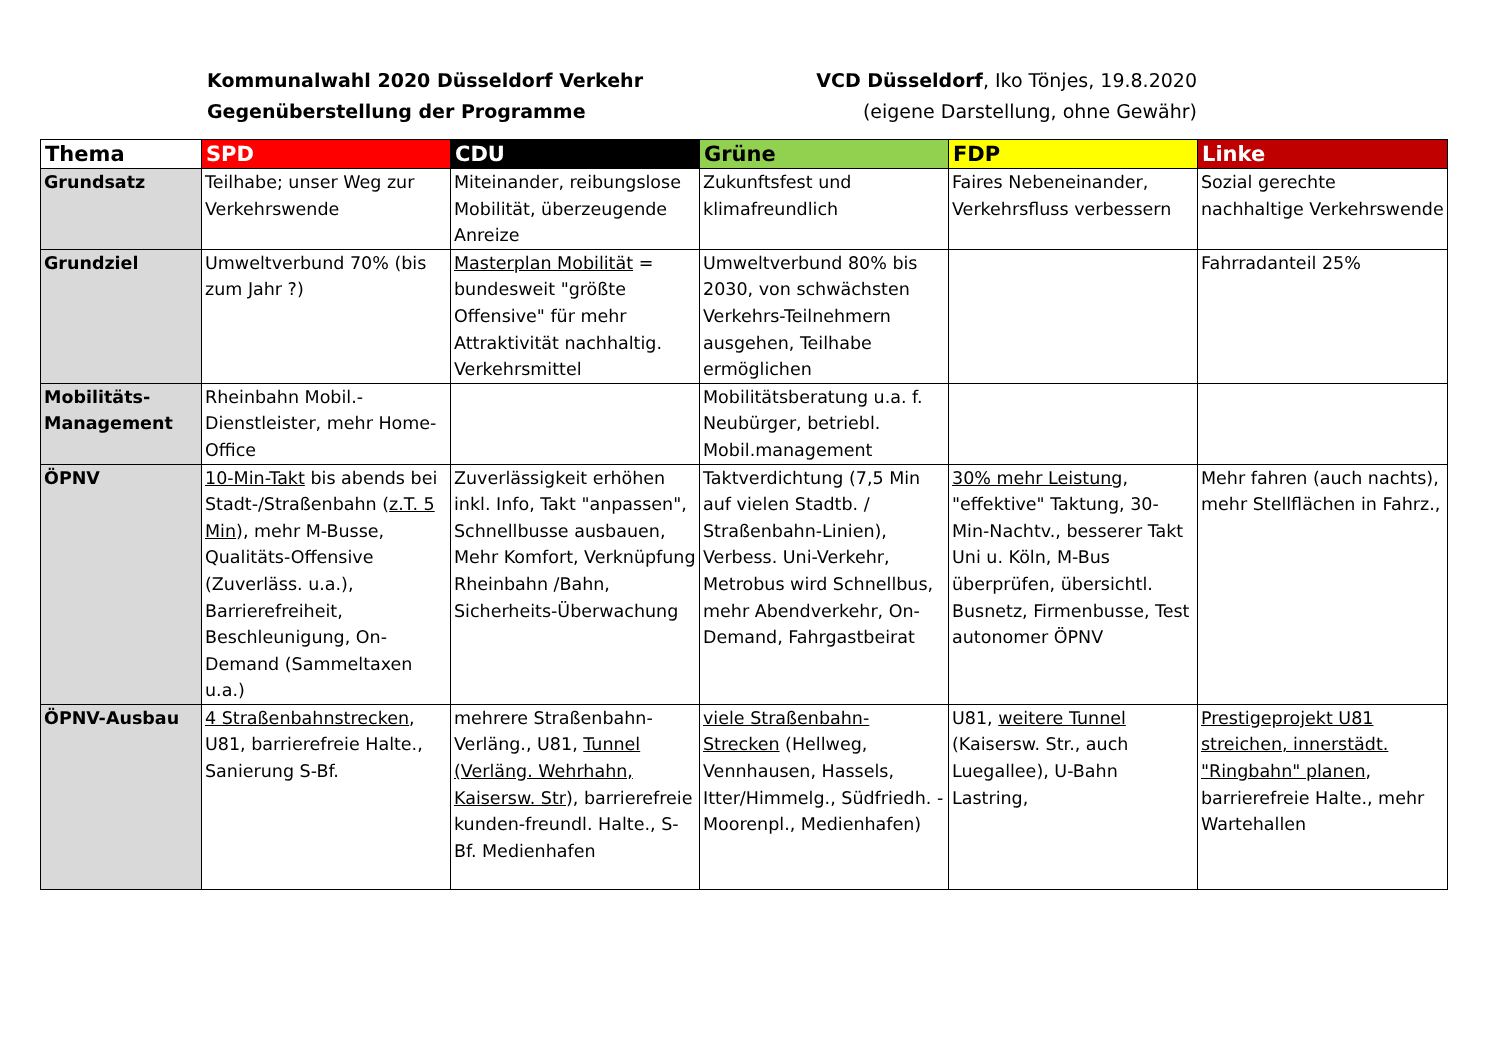Kommunalwahl 2020 Düsseldorf Verkehr
Gegenüberstellung der Programme
VCD Düsseldorf, Iko Tönjes, 19.8.2020
(eigene Darstellung, ohne Gewähr)
| Thema | SPD | CDU | Grüne | FDP | Linke |
| --- | --- | --- | --- | --- | --- |
| Grundsatz | Teilhabe; unser Weg zur Verkehrswende | Miteinander, reibungslose Mobilität, überzeugende Anreize | Zukunftsfest und klimafreundlich | Faires Nebeneinander, Verkehrsfluss verbessern | Sozial gerechte nachhaltige Verkehrswende |
| Grundziel | Umweltverbund 70% (bis zum Jahr ?) | Masterplan Mobilität = bundesweit "größte Offensive" für mehr Attraktivität nachhaltig. Verkehrsmittel | Umweltverbund 80% bis 2030, von schwächsten Verkehrs-Teilnehmern ausgehen, Teilhabe ermöglichen | | Fahrradanteil 25% |
| Mobilitäts-Management | Rheinbahn Mobil.-Dienstleister, mehr Home-Office | | Mobilitätsberatung u.a. f. Neubürger, betriebl. Mobil.management | | |
| ÖPNV | 10-Min-Takt bis abends bei Stadt-/Straßenbahn ( z.T. 5 Min ), mehr M-Busse, Qualitäts-Offensive (Zuverläss. u.a.), Barrierefreiheit, Beschleunigung, On-Demand (Sammeltaxen u.a.) | Zuverlässigkeit erhöhen inkl. Info, Takt "anpassen", Schnellbusse ausbauen, Mehr Komfort, Verknüpfung Rheinbahn /Bahn, Sicherheits-Überwachung | Taktverdichtung (7,5 Min auf vielen Stadtb. / Straßenbahn-Linien), Verbess. Uni-Verkehr, Metrobus wird Schnellbus, mehr Abendverkehr, On-Demand, Fahrgastbeirat | 30% mehr Leistung , "effektive" Taktung, 30-Min-Nachtv., besserer Takt Uni u. Köln, M-Bus überprüfen, übersichtl. Busnetz, Firmenbusse, Test autonomer ÖPNV | Mehr fahren (auch nachts), mehr Stellflächen in Fahrz., |
| ÖPNV-Ausbau | 4 Straßenbahnstrecken , U81, barrierefreie Halte., Sanierung S-Bf. | mehrere Straßenbahn-Verläng., U81, Tunnel (Verläng. Wehrhahn, Kaisersw. Str ), barrierefreie kunden-freundl. Halte., S-Bf. Medienhafen | viele Straßenbahn-Strecken (Hellweg, Vennhausen, Hassels, Itter/Himmelg., Südfriedh. - Moorenpl., Medienhafen) | U81, weitere Tunnel (Kaisersw. Str., auch Luegallee), U-Bahn Lastring, | Prestigeprojekt U81 streichen, innerstädt. "Ringbahn" planen , barrierefreie Halte., mehr Wartehallen |